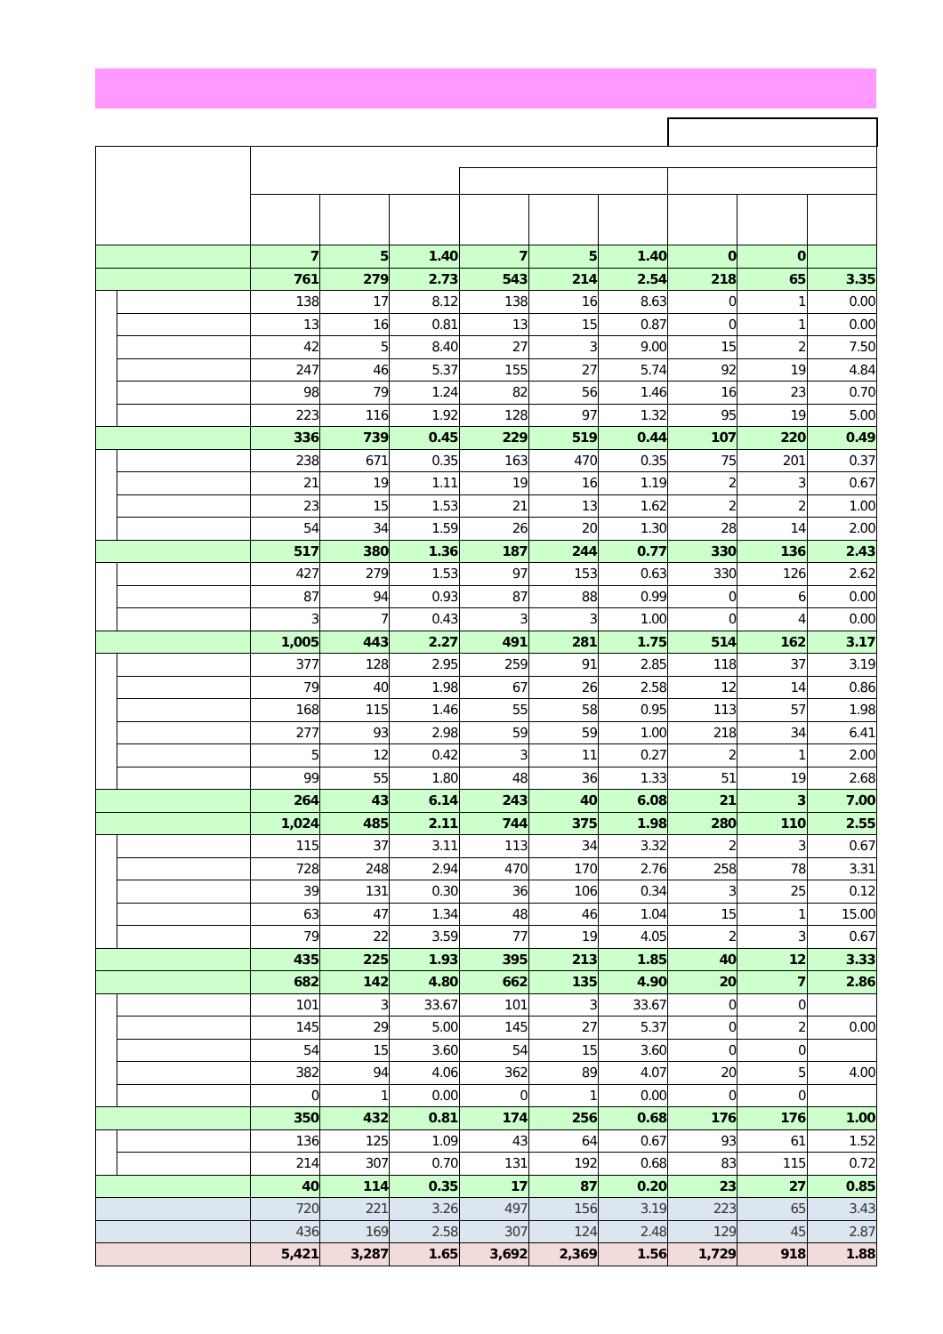| | | 7 | 5 | 1.40 | 7 | 5 | 1.40 | 0 | 0 | |
| | | 761 | 279 | 2.73 | 543 | 214 | 2.54 | 218 | 65 | 3.35 |
| | | 138 | 17 | 8.12 | 138 | 16 | 8.63 | 0 | 1 | 0.00 |
| | | 13 | 16 | 0.81 | 13 | 15 | 0.87 | 0 | 1 | 0.00 |
| | | 42 | 5 | 8.40 | 27 | 3 | 9.00 | 15 | 2 | 7.50 |
| | | 247 | 46 | 5.37 | 155 | 27 | 5.74 | 92 | 19 | 4.84 |
| | | 98 | 79 | 1.24 | 82 | 56 | 1.46 | 16 | 23 | 0.70 |
| | | 223 | 116 | 1.92 | 128 | 97 | 1.32 | 95 | 19 | 5.00 |
| | | 336 | 739 | 0.45 | 229 | 519 | 0.44 | 107 | 220 | 0.49 |
| | | 238 | 671 | 0.35 | 163 | 470 | 0.35 | 75 | 201 | 0.37 |
| | | 21 | 19 | 1.11 | 19 | 16 | 1.19 | 2 | 3 | 0.67 |
| | | 23 | 15 | 1.53 | 21 | 13 | 1.62 | 2 | 2 | 1.00 |
| | | 54 | 34 | 1.59 | 26 | 20 | 1.30 | 28 | 14 | 2.00 |
| | | 517 | 380 | 1.36 | 187 | 244 | 0.77 | 330 | 136 | 2.43 |
| | | 427 | 279 | 1.53 | 97 | 153 | 0.63 | 330 | 126 | 2.62 |
| | | 87 | 94 | 0.93 | 87 | 88 | 0.99 | 0 | 6 | 0.00 |
| | | 3 | 7 | 0.43 | 3 | 3 | 1.00 | 0 | 4 | 0.00 |
| | | 1,005 | 443 | 2.27 | 491 | 281 | 1.75 | 514 | 162 | 3.17 |
| | | 377 | 128 | 2.95 | 259 | 91 | 2.85 | 118 | 37 | 3.19 |
| | | 79 | 40 | 1.98 | 67 | 26 | 2.58 | 12 | 14 | 0.86 |
| | | 168 | 115 | 1.46 | 55 | 58 | 0.95 | 113 | 57 | 1.98 |
| | | 277 | 93 | 2.98 | 59 | 59 | 1.00 | 218 | 34 | 6.41 |
| | | 5 | 12 | 0.42 | 3 | 11 | 0.27 | 2 | 1 | 2.00 |
| | | 99 | 55 | 1.80 | 48 | 36 | 1.33 | 51 | 19 | 2.68 |
| | | 264 | 43 | 6.14 | 243 | 40 | 6.08 | 21 | 3 | 7.00 |
| | | 1,024 | 485 | 2.11 | 744 | 375 | 1.98 | 280 | 110 | 2.55 |
| | | 115 | 37 | 3.11 | 113 | 34 | 3.32 | 2 | 3 | 0.67 |
| | | 728 | 248 | 2.94 | 470 | 170 | 2.76 | 258 | 78 | 3.31 |
| | | 39 | 131 | 0.30 | 36 | 106 | 0.34 | 3 | 25 | 0.12 |
| | | 63 | 47 | 1.34 | 48 | 46 | 1.04 | 15 | 1 | 15.00 |
| | | 79 | 22 | 3.59 | 77 | 19 | 4.05 | 2 | 3 | 0.67 |
| | | 435 | 225 | 1.93 | 395 | 213 | 1.85 | 40 | 12 | 3.33 |
| | | 682 | 142 | 4.80 | 662 | 135 | 4.90 | 20 | 7 | 2.86 |
| | | 101 | 3 | 33.67 | 101 | 3 | 33.67 | 0 | 0 | |
| | | 145 | 29 | 5.00 | 145 | 27 | 5.37 | 0 | 2 | 0.00 |
| | | 54 | 15 | 3.60 | 54 | 15 | 3.60 | 0 | 0 | |
| | | 382 | 94 | 4.06 | 362 | 89 | 4.07 | 20 | 5 | 4.00 |
| | | 0 | 1 | 0.00 | 0 | 1 | 0.00 | 0 | 0 | |
| | | 350 | 432 | 0.81 | 174 | 256 | 0.68 | 176 | 176 | 1.00 |
| | | 136 | 125 | 1.09 | 43 | 64 | 0.67 | 93 | 61 | 1.52 |
| | | 214 | 307 | 0.70 | 131 | 192 | 0.68 | 83 | 115 | 0.72 |
| | | 40 | 114 | 0.35 | 17 | 87 | 0.20 | 23 | 27 | 0.85 |
| | | 720 | 221 | 3.26 | 497 | 156 | 3.19 | 223 | 65 | 3.43 |
| | | 436 | 169 | 2.58 | 307 | 124 | 2.48 | 129 | 45 | 2.87 |
| | | 5,421 | 3,287 | 1.65 | 3,692 | 2,369 | 1.56 | 1,729 | 918 | 1.88 |